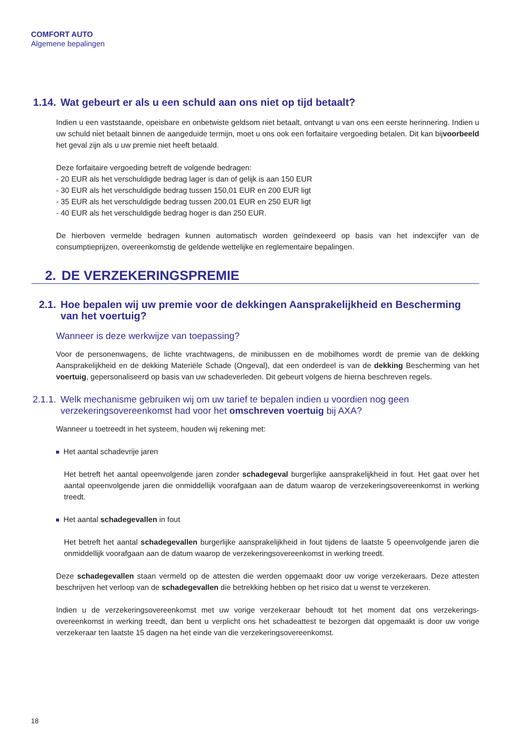COMFORT AUTO
Algemene bepalingen
1.14. Wat gebeurt er als u een schuld aan ons niet op tijd betaalt?
Indien u een vaststaande, opeisbare en onbetwiste geldsom niet betaalt, ontvangt u van ons een eerste herinnering. Indien u uw schuld niet betaalt binnen de aangeduide termijn, moet u ons ook een forfaitaire vergoeding betalen. Dit kan bijvoorbeeld het geval zijn als u uw premie niet heeft betaald.
Deze forfaitaire vergoeding betreft de volgende bedragen:
- 20 EUR als het verschuldigde bedrag lager is dan of gelijk is aan 150 EUR
- 30 EUR als het verschuldigde bedrag tussen 150,01 EUR en 200 EUR ligt
- 35 EUR als het verschuldigde bedrag tussen 200,01 EUR en 250 EUR ligt
- 40 EUR als het verschuldigde bedrag hoger is dan 250 EUR.
De hierboven vermelde bedragen kunnen automatisch worden geïndexeerd op basis van het indexcijfer van de consumptieprijzen, overeenkomstig de geldende wettelijke en reglementaire bepalingen.
2. DE VERZEKERINGSPREMIE
2.1. Hoe bepalen wij uw premie voor de dekkingen Aansprakelijkheid en Bescherming van het voertuig?
Wanneer is deze werkwijze van toepassing?
Voor de personenwagens, de lichte vrachtwagens, de minibussen en de mobilhomes wordt de premie van de dekking Aansprakelijkheid en de dekking Materiële Schade (Ongeval), dat een onderdeel is van de dekking Bescherming van het voertuig, gepersonaliseerd op basis van uw schadeverleden. Dit gebeurt volgens de hierna beschreven regels.
2.1.1. Welk mechanisme gebruiken wij om uw tarief te bepalen indien u voordien nog geen verzekeringsovereenkomst had voor het omschreven voertuig bij AXA?
Wanneer u toetreedt in het systeem, houden wij rekening met:
Het aantal schadevrije jaren
Het betreft het aantal opeenvolgende jaren zonder schadegeval burgerlijke aansprakelijkheid in fout. Het gaat over het aantal opeenvolgende jaren die onmiddellijk voorafgaan aan de datum waarop de verzekeringsovereenkomst in werking treedt.
Het aantal schadegevallen in fout
Het betreft het aantal schadegevallen burgerlijke aansprakelijkheid in fout tijdens de laatste 5 opeenvolgende jaren die onmiddellijk voorafgaan aan de datum waarop de verzekeringsovereenkomst in werking treedt.
Deze schadegevallen staan vermeld op de attesten die werden opgemaakt door uw vorige verzekeraars. Deze attesten beschrijven het verloop van de schadegevallen die betrekking hebben op het risico dat u wenst te verzekeren.
Indien u de verzekeringsovereenkomst met uw vorige verzekeraar behoudt tot het moment dat ons verzekerings-overeenkomst in werking treedt, dan bent u verplicht ons het schadeattest te bezorgen dat opgemaakt is door uw vorige verzekeraar ten laatste 15 dagen na het einde van die verzekeringsovereenkomst.
18